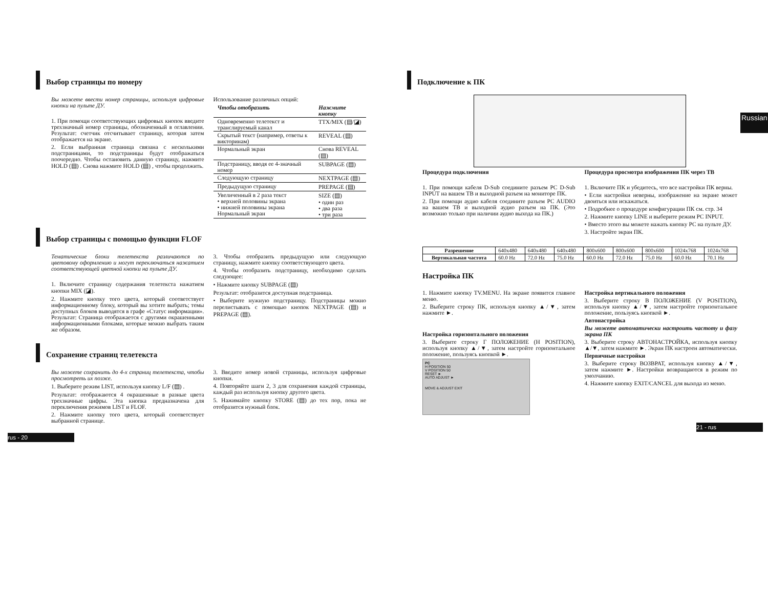Выбор страницы по номеру
Вы можете ввести номер страницы, используя цифровые кнопки на пульте ДУ.
1. При помощи соответствующих цифровых кнопок введите трехзначный номер страницы, обозначенный в оглавлении. Результат: счетчик отсчитывает страницу, которая затем отображается на экране.
2. Если выбранная страница связана с несколькими подстраницами, то подстраницы будут отображаться поочередно. Чтобы остановить данную страницу, нажмите HOLD (▤) . Снова нажмите HOLD (▤) , чтобы продолжить.
Использование различных опций:
| Чтобы отобразить | Нажмите кнопку |
| --- | --- |
| Одновременно телетекст и транслируемый канал | TTX/MIX (▤/◪) |
| Скрытый текст (например, ответы к викторинам) | REVEAL (▤) |
| Нормальный экран | Снова REVEAL (▤) |
| Подстраницу, вводя ее 4-значный номер | SUBPAGE (▤) |
| Следующую страницу | NEXTPAGE (▤) |
| Предыдущую страницу | PREPAGE (▤) |
| Увеличенный в 2 раза текст • верхней половины экрана • нижней половины экрана Нормальный экран | SIZE (▤) • один раз • два раза • три раза |
Выбор страницы с помощью функции FLOF
Тематические блоки телетекста различаются по цветовому оформлению и могут переключаться нажатием соответствующей цветной кнопки на пульте ДУ.
1. Включите страницу содержания телетекста нажатием кнопки MIX (◪).
2. Нажмите кнопку того цвета, который соответствует информационному блоку, который вы хотите выбрать; темы доступных блоков выводятся в графе «Статус информации». Результат: Страница отображается с другими окрашенными информационными блоками, которые можно выбрать таким же образом.
3. Чтобы отобразить предыдущую или следующую страницу, нажмите кнопку соответствующего цвета.
4. Чтобы отобразить подстраницу, необходимо сделать следующее:
• Нажмите кнопку SUBPAGE (▤)
Результат: отобразится доступная подстраница.
• Выберите нужную подстраницу. Подстраницы можно перелистывать с помощью кнопок NEXTPAGE (▤) и PREPAGE (▤).
Сохранение страниц телетекста
Вы можете сохранить до 4-х страниц телетекста, чтобы просмотреть их позже.
1. Выберите режим LIST, используя кнопку L/F (▤) .
Результат: отображаются 4 окрашенные в разные цвета трехзначные цифры. Эта кнопка предназначена для переключения режимов LIST и FLOF.
2. Нажмите кнопку того цвета, который соответствует выбранной странице.
3. Введите номер новой страницы, используя цифровые кнопки.
4. Повторяйте шаги 2, 3 для сохранения каждой страницы, каждый раз используя кнопку другого цвета.
5. Нажимайте кнопку STORE (▤) до тех пор, пока не отобразится нужный блок.
rus - 20
Russian
Подключение к ПК
Процедура подключения
1. При помощи кабеля D-Sub соедините разъем PC D-Sub INPUT на вашем ТВ и выходной разъем на мониторе ПК.
2. При помощи аудио кабеля соедините разъем PC AUDIO на вашем ТВ и выходной аудио разъем на ПК. (Это возможно только при наличии аудио выхода на ПК.)
Процедура просмотра изображения ПК через ТВ
1. Включите ПК и убедитесь, что все настройки ПК верны.
• Если настройки неверны, изображение на экране может двоиться или искажаться.
• Подробнее о процедуре конфигурации ПК см. стр. 34
2. Нажмите кнопку LINE и выберите режим PC INPUT.
• Вместо этого вы можете нажать кнопку PC на пульте ДУ.
3. Настройте экран ПК.
| Разрешение | 640x480 | 640x480 | 640x480 | 800x600 | 800x600 | 800x600 | 1024x768 | 1024x768 |
| Вертикальная частота | 60.0 Hz | 72.0 Hz | 75.0 Hz | 60.0 Hz | 72.0 Hz | 75.0 Hz | 60.0 Hz | 70.1 Hz |
Настройка ПК
1. Нажмите кнопку TV.MENU. На экране появится главное меню.
2. Выберите строку ПК, используя кнопку ▲/▼, затем нажмите ►.
Настройка горизонтального положения
3. Выберите строку Г ПОЛОЖЕНИЕ (H POSITION), используя кнопку ▲/▼, затем настройте горизонтальное положение, пользуясь кнопкой ►.
PC
H POSITION 50
V POSITION 50
RESET ►
AUTO ADJUST ►
MOVE & ADJUST EXIT
Настройка вертикального положения
3. Выберите строку В ПОЛОЖЕНИЕ (V POSITION), используя кнопку ▲/▼, затем настройте горизонтальное положение, пользуясь кнопкой ►.
Автонастройка
Вы можете автоматически настроить частоту и фазу экрана ПК
3. Выберите строку АВТОНАСТРОЙКА, используя кнопку ▲/▼, затем нажмите ►. Экран ПК настроен автоматически.
Первичные настройки
3. Выберите строку ВОЗВРАТ, используя кнопку ▲/▼, затем нажмите ►. Настройки возвращаются в режим по умолчанию.
4. Нажмите кнопку EXIT/CANCEL для выхода из меню.
21 - rus